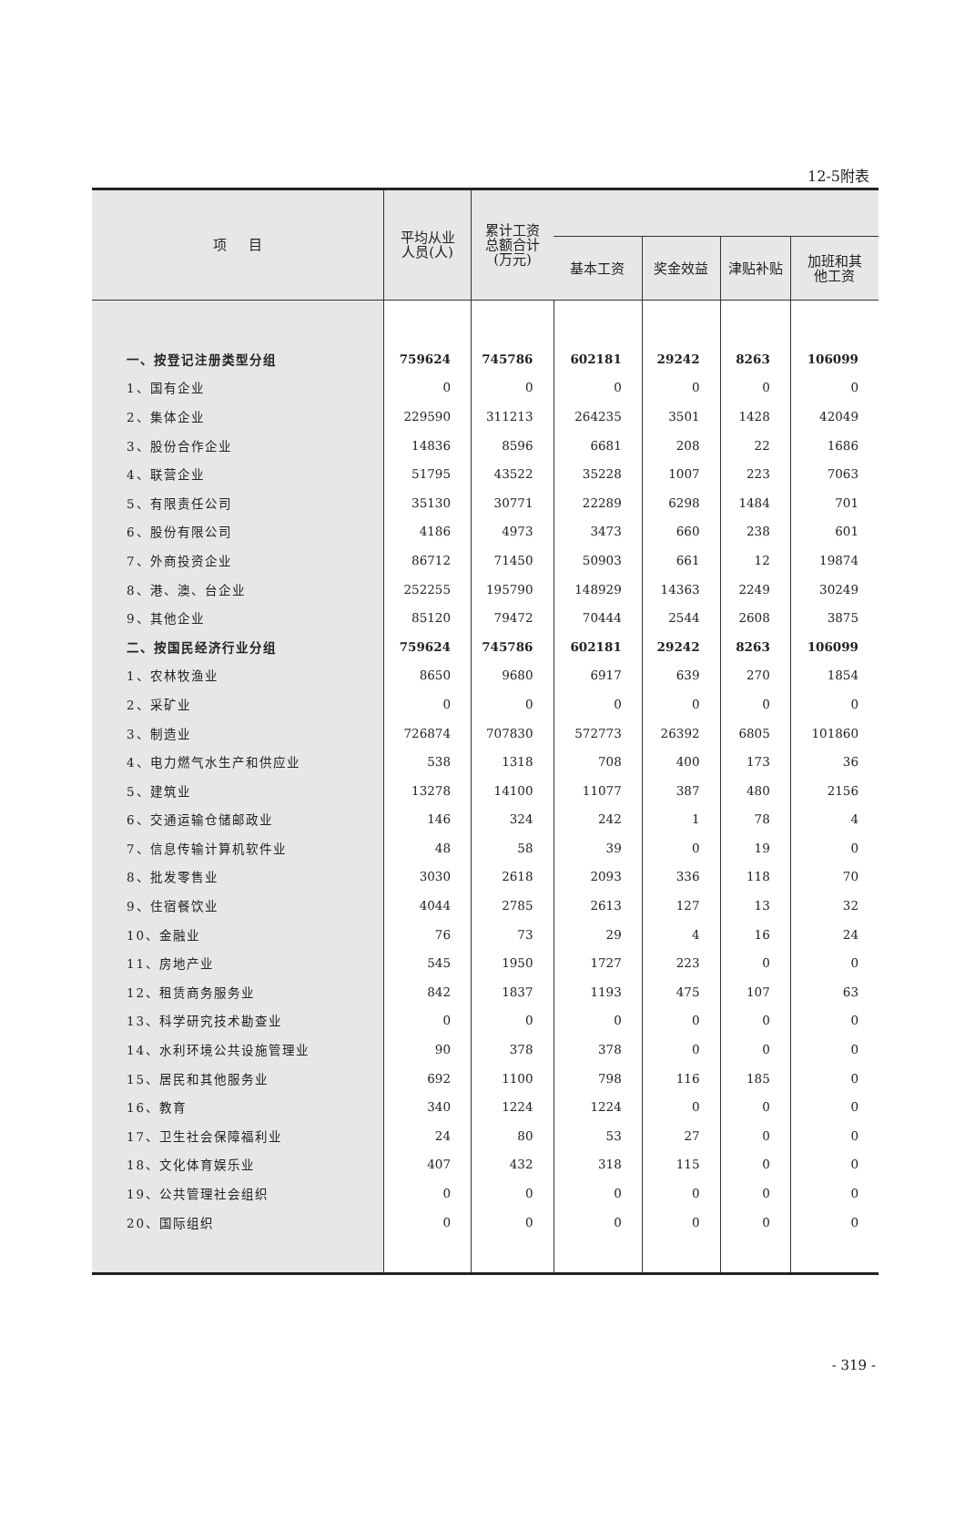12-5附表
| 项 目 | 平均从业 人员(人) | 累计工资 总额合计 (万元) | | | | |
| --- | --- | --- | --- | --- | --- | --- |
| | | | 基本工资 | 奖金效益 | 津贴补贴 | 加班和其 他工资 |
| 一、按登记注册类型分组 | 759624 | 745786 | 602181 | 29242 | 8263 | 106099 |
| 1、国有企业 | 0 | 0 | 0 | 0 | 0 | 0 |
| 2、集体企业 | 229590 | 311213 | 264235 | 3501 | 1428 | 42049 |
| 3、股份合作企业 | 14836 | 8596 | 6681 | 208 | 22 | 1686 |
| 4、联营企业 | 51795 | 43522 | 35228 | 1007 | 223 | 7063 |
| 5、有限责任公司 | 35130 | 30771 | 22289 | 6298 | 1484 | 701 |
| 6、股份有限公司 | 4186 | 4973 | 3473 | 660 | 238 | 601 |
| 7、外商投资企业 | 86712 | 71450 | 50903 | 661 | 12 | 19874 |
| 8、港、澳、台企业 | 252255 | 195790 | 148929 | 14363 | 2249 | 30249 |
| 9、其他企业 | 85120 | 79472 | 70444 | 2544 | 2608 | 3875 |
| 二、按国民经济行业分组 | 759624 | 745786 | 602181 | 29242 | 8263 | 106099 |
| 1、农林牧渔业 | 8650 | 9680 | 6917 | 639 | 270 | 1854 |
| 2、采矿业 | 0 | 0 | 0 | 0 | 0 | 0 |
| 3、制造业 | 726874 | 707830 | 572773 | 26392 | 6805 | 101860 |
| 4、电力燃气水生产和供应业 | 538 | 1318 | 708 | 400 | 173 | 36 |
| 5、建筑业 | 13278 | 14100 | 11077 | 387 | 480 | 2156 |
| 6、交通运输仓储邮政业 | 146 | 324 | 242 | 1 | 78 | 4 |
| 7、信息传输计算机软件业 | 48 | 58 | 39 | 0 | 19 | 0 |
| 8、批发零售业 | 3030 | 2618 | 2093 | 336 | 118 | 70 |
| 9、住宿餐饮业 | 4044 | 2785 | 2613 | 127 | 13 | 32 |
| 10、金融业 | 76 | 73 | 29 | 4 | 16 | 24 |
| 11、房地产业 | 545 | 1950 | 1727 | 223 | 0 | 0 |
| 12、租赁商务服务业 | 842 | 1837 | 1193 | 475 | 107 | 63 |
| 13、科学研究技术勘查业 | 0 | 0 | 0 | 0 | 0 | 0 |
| 14、水利环境公共设施管理业 | 90 | 378 | 378 | 0 | 0 | 0 |
| 15、居民和其他服务业 | 692 | 1100 | 798 | 116 | 185 | 0 |
| 16、教育 | 340 | 1224 | 1224 | 0 | 0 | 0 |
| 17、卫生社会保障福利业 | 24 | 80 | 53 | 27 | 0 | 0 |
| 18、文化体育娱乐业 | 407 | 432 | 318 | 115 | 0 | 0 |
| 19、公共管理社会组织 | 0 | 0 | 0 | 0 | 0 | 0 |
| 20、国际组织 | 0 | 0 | 0 | 0 | 0 | 0 |
- 319 -